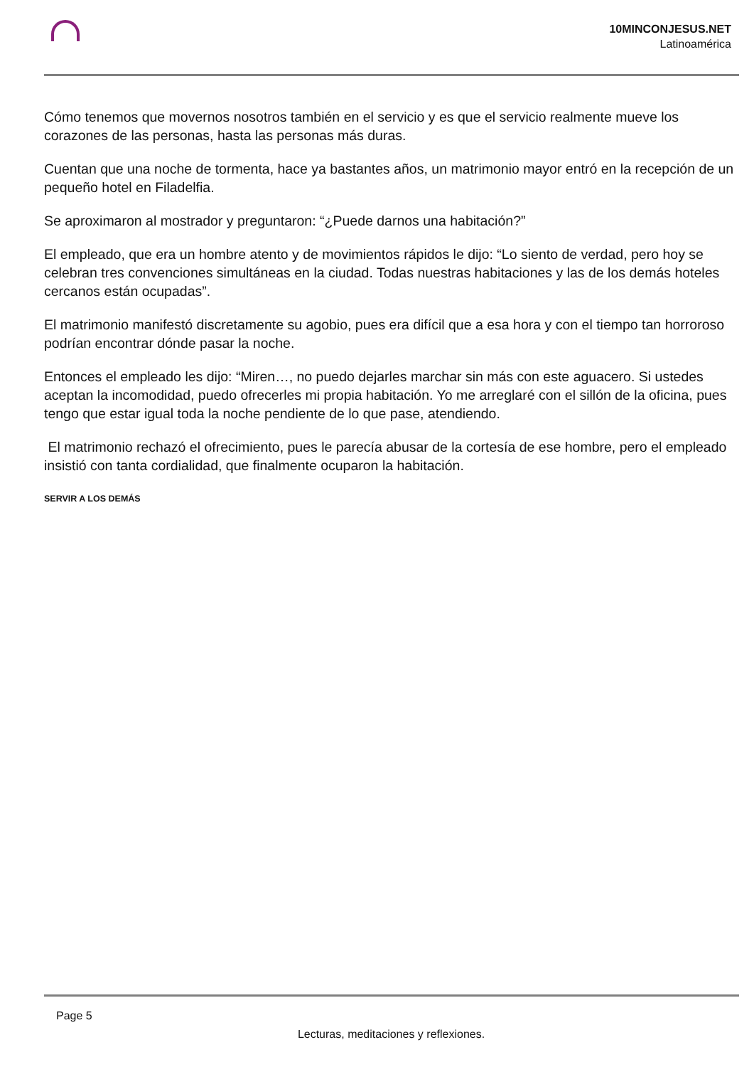10MINCONJESUS.NET
Latinoamérica
Cómo tenemos que movernos nosotros también en el servicio y es que el servicio realmente mueve los corazones de las personas, hasta las personas más duras.
Cuentan que una noche de tormenta, hace ya bastantes años, un matrimonio mayor entró en la recepción de un pequeño hotel en Filadelfia.
Se aproximaron al mostrador y preguntaron: “¿Puede darnos una habitación?”
El empleado, que era un hombre atento y de movimientos rápidos le dijo: “Lo siento de verdad, pero hoy se celebran tres convenciones simultáneas en la ciudad. Todas nuestras habitaciones y las de los demás hoteles cercanos están ocupadas”.
El matrimonio manifestó discretamente su agobio, pues era difícil que a esa hora y con el tiempo tan horroroso podrían encontrar dónde pasar la noche.
Entonces el empleado les dijo: “Miren…, no puedo dejarles marchar sin más con este aguacero. Si ustedes aceptan la incomodidad, puedo ofrecerles mi propia habitación. Yo me arreglaré con el sillón de la oficina, pues tengo que estar igual toda la noche pendiente de lo que pase, atendiendo.
El matrimonio rechazó el ofrecimiento, pues le parecía abusar de la cortesía de ese hombre, pero el empleado insistió con tanta cordialidad, que finalmente ocuparon la habitación.
SERVIR A LOS DEMÁS
Page 5
Lecturas, meditaciones y reflexiones.